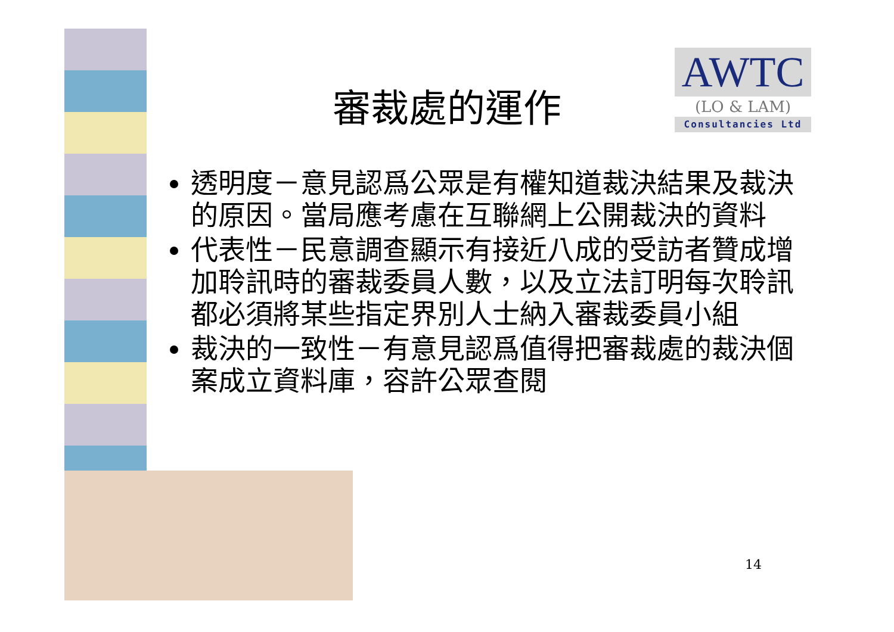AWTC
(LO & LAM)
Consultancies Ltd
審裁處的運作
透明度－意見認爲公眾是有權知道裁決結果及裁決的原因。當局應考慮在互聯網上公開裁決的資料
代表性－民意調查顯示有接近八成的受訪者贊成增加聆訊時的審裁委員人數，以及立法訂明每次聆訊都必須將某些指定界別人士納入審裁委員小組
裁決的一致性－有意見認爲值得把審裁處的裁決個案成立資料庫，容許公眾查閱
14